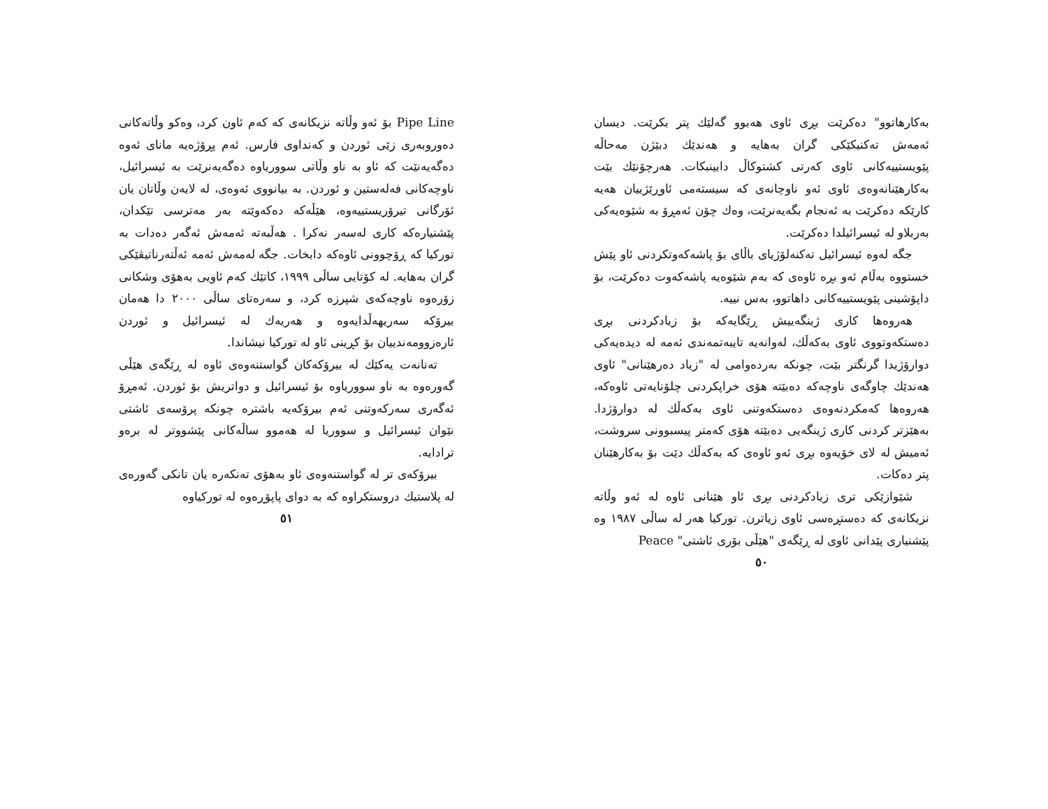بەکارهاتوو" دەکرێت بڕی ئاوی هەبوو گەلێك پتر بکرێت. دیسان ئەمەش تەکنیکێکی گران بەهایە و هەندێك دبێژن مەحاڵە پێویستییەکانی ئاوی کەرتی کشتوکاڵ دابینبکات. هەرچۆنێك بێت بەکارهێنانەوەی ئاوی ئەو ناوچانەی کە سیستەمی ئاوڕێژییان هەیە کارێکە دەکرێت بە ئەنجام بگەیەنرێت، وەك چۆن ئەمڕۆ بە شێوەیەکی بەربلاو لە ئیسرائیلدا دەکرێت.
جگە لەوە ئیسرائیل تەکنەلۆژیای باڵای بۆ پاشەکەوتکردنی ئاو پێش خستووە بەڵام ئەو بڕە ئاوەی کە بەم شێوەیە پاشەکەوت دەکرێت، بۆ داپۆشینی پێویستییەکانی داهاتوو، بەس نییە.
هەروەها کاری ژینگەییش ڕێگایەکە بۆ زیادکردنی بڕی دەستکەوتووی ئاوی بەکەڵك، لەوانەیە تایبەتمەندی ئەمە لە دیدەیەکی دوارۆژیدا گرنگتر بێت، چونکە بەردەوامی لە "زیاد دەرهێنانی" ئاوی هەندێك چاوگەی ناوچەکە دەبێتە هۆی خراپکردنی چلۆنایەتی ئاوەکە، هەروەها کەمکردنەوەی دەستکەوتنی ئاوی بەکەڵك لە دوارۆژدا. بەهێزتر کردنی کاری ژینگەیی دەبێتە هۆی کەمتر پیسبوونی سروشت، ئەمیش لە لای خۆیەوە بڕی ئەو ئاوەی کە بەکەڵك دێت بۆ بەکارهێنان پتر دەکات.
شێوازێکی تری زیادکردنی بڕی ئاو هێنانی ئاوە لە ئەو وڵاتە نزیکانەی کە دەستڕەسی ئاوی زیاترن. تورکیا هەر لە ساڵی ١٩٨٧ وە پێشنیاری پێدانی ئاوی لە ڕێگەی "هێڵی بۆری ئاشتی" Peace
٥٠
Pipe Line بۆ ئەو وڵاتە نزیکانەی کە کەم ئاون کرد، وەکو وڵاتەکانی دەوروبەری زێی ئوردن و کەنداوی فارس. ئەم پڕۆژەیە مانای ئەوە دەگەیەنێت کە ئاو بە ناو وڵاتی سووریاوە دەگەیەنرێت بە ئیسرائیل، ناوچەکانی فەلەستین و ئوردن. بە بیانووی ئەوەی، لە لایەن وڵاتان یان ئۆرگانی تیرۆریستییەوە، هێڵەکە دەکەوێتە بەر مەترسی تێکدان، پێشنیارەکە کاری لەسەر نەکرا . هەڵبەتە ئەمەش ئەگەر دەدات بە تورکیا کە ڕۆچوونی ئاوەکە دابخات. جگە لەمەش ئەمە ئەڵتەرناتیڤێکی گران بەهایە. لە کۆتایی ساڵی ١٩٩٩، کاتێك کەم ئاویی بەهۆی وشکانی زۆرەوە ناوچەکەی شپرزە کرد، و سەرەتای ساڵی ٢٠٠٠ دا هەمان بیرۆکە سەریهەڵدایەوە و هەریەك لە ئیسرائیل و ئوردن ئارەزوومەندییان بۆ کڕینی ئاو لە تورکیا نیشاندا.
تەنانەت یەکێك لە بیرۆکەکان گواستنەوەی ئاوە لە ڕێگەی هێڵی گەورەوە بە ناو سووریاوە بۆ ئیسرائیل و دواتریش بۆ ئوردن. ئەمڕۆ ئەگەری سەرکەوتنی ئەم بیرۆکەیە باشترە چونکە پرۆسەی ئاشتی نێوان ئیسرائیل و سووریا لە هەموو ساڵەکانی پێشووتر لە برەو ترادایە.
بیرۆکەی تر لە گواستنەوەی ئاو بەهۆی تەنکەرە یان تانکی گەورەی لە پلاستیك دروستکراوە کە بە دوای پاپۆڕەوە لە تورکیاوە
٥١